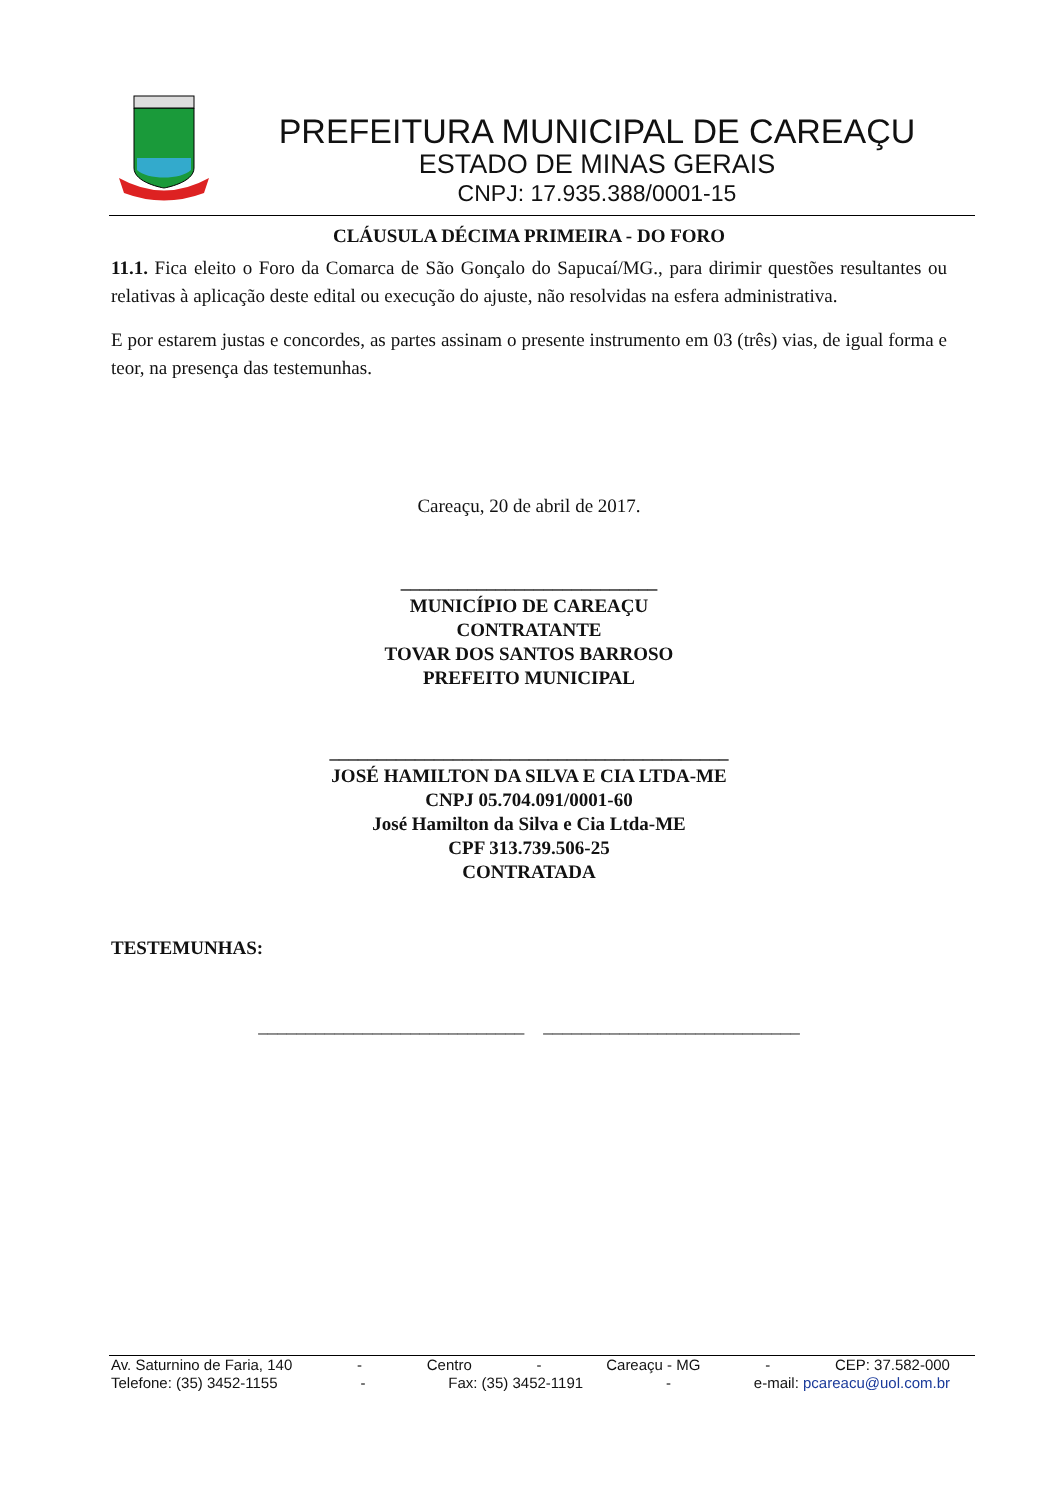PREFEITURA MUNICIPAL DE CAREAÇU
ESTADO DE MINAS GERAIS
CNPJ: 17.935.388/0001-15
CLÁUSULA DÉCIMA PRIMEIRA - DO FORO
11.1. Fica eleito o Foro da Comarca de São Gonçalo do Sapucaí/MG., para dirimir questões resultantes ou relativas à aplicação deste edital ou execução do ajuste, não resolvidas na esfera administrativa.
E por estarem justas e concordes, as partes assinam o presente instrumento em 03 (três) vias, de igual forma e teor, na presença das testemunhas.
Careaçu, 20 de abril de 2017.
___________________________
MUNICÍPIO DE CAREAÇU
CONTRATANTE
TOVAR DOS SANTOS BARROSO
PREFEITO MUNICIPAL
__________________________________________
JOSÉ HAMILTON DA SILVA E CIA LTDA-ME
CNPJ 05.704.091/0001-60
José Hamilton da Silva e Cia Ltda-ME
CPF 313.739.506-25
CONTRATADA
TESTEMUNHAS:
____________________________ ___________________________
Av. Saturnino de Faria, 140 - Centro - Careaçu - MG - CEP: 37.582-000
Telefone: (35) 3452-1155 - Fax: (35) 3452-1191 - e-mail: pcareacu@uol.com.br